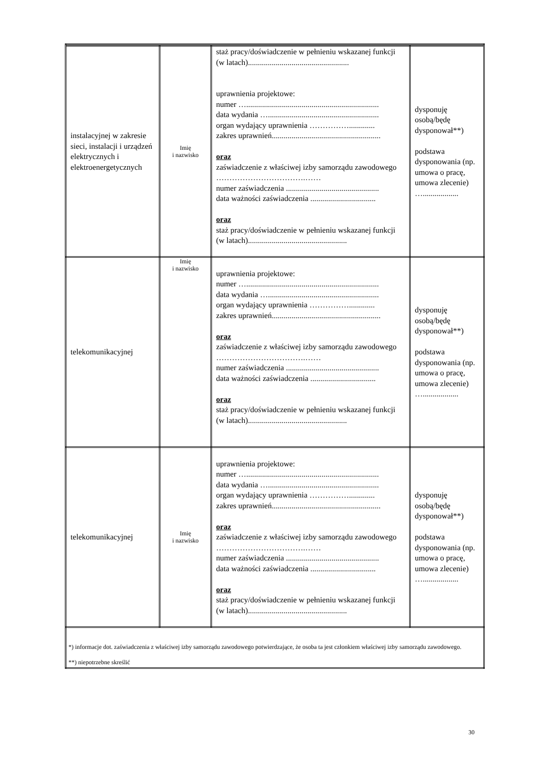| instalacyjnej w zakresie sieci, instalacji i urządzeń elektrycznych i elektroenergetycznych | Imię i nazwisko | staż pracy/doświadczenie w pełnieniu wskazanej funkcji (w latach)................................................... uprawnienia projektowe: numer …................................................................... data wydania …........................................................ organ wydający uprawnienia ……………............. zakres uprawnień....................................................... oraz zaświadczenie z właściwej izby samorządu zawodowego …………………………….…… numer zaświadczenia ............................................... data ważności zaświadczenia ................................. oraz staż pracy/doświadczenie w pełnieniu wskazanej funkcji (w latach).................................................. | dysponuję osobą/będę dysponował**) podstawa dysponowania (np. umowa o pracę, umowa zlecenie) ….................. |
| telekomunikacyjnej | Imię i nazwisko | uprawnienia projektowe: numer …................................................................... data wydania …........................................................ organ wydający uprawnienia ……………............. zakres uprawnień....................................................... oraz zaświadczenie z właściwej izby samorządu zawodowego …………………………….…… numer zaświadczenia ............................................... data ważności zaświadczenia ................................. oraz staż pracy/doświadczenie w pełnieniu wskazanej funkcji (w latach).................................................. | dysponuję osobą/będę dysponował**) podstawa dysponowania (np. umowa o pracę, umowa zlecenie) ….................. |
| telekomunikacyjnej | Imię i nazwisko | uprawnienia projektowe: numer …................................................................... data wydania …........................................................ organ wydający uprawnienia ……………............. zakres uprawnień....................................................... oraz zaświadczenie z właściwej izby samorządu zawodowego …………………………….…… numer zaświadczenia ............................................... data ważności zaświadczenia ................................. oraz staż pracy/doświadczenie w pełnieniu wskazanej funkcji (w latach).................................................. | dysponuję osobą/będę dysponował**) podstawa dysponowania (np. umowa o pracę, umowa zlecenie) ….................. |
| *) informacje dot. zaświadczenia z właściwej izby samorządu zawodowego potwierdzające, że osoba ta jest członkiem właściwej izby samorządu zawodowego. **) niepotrzebne skreślić | | | |
30